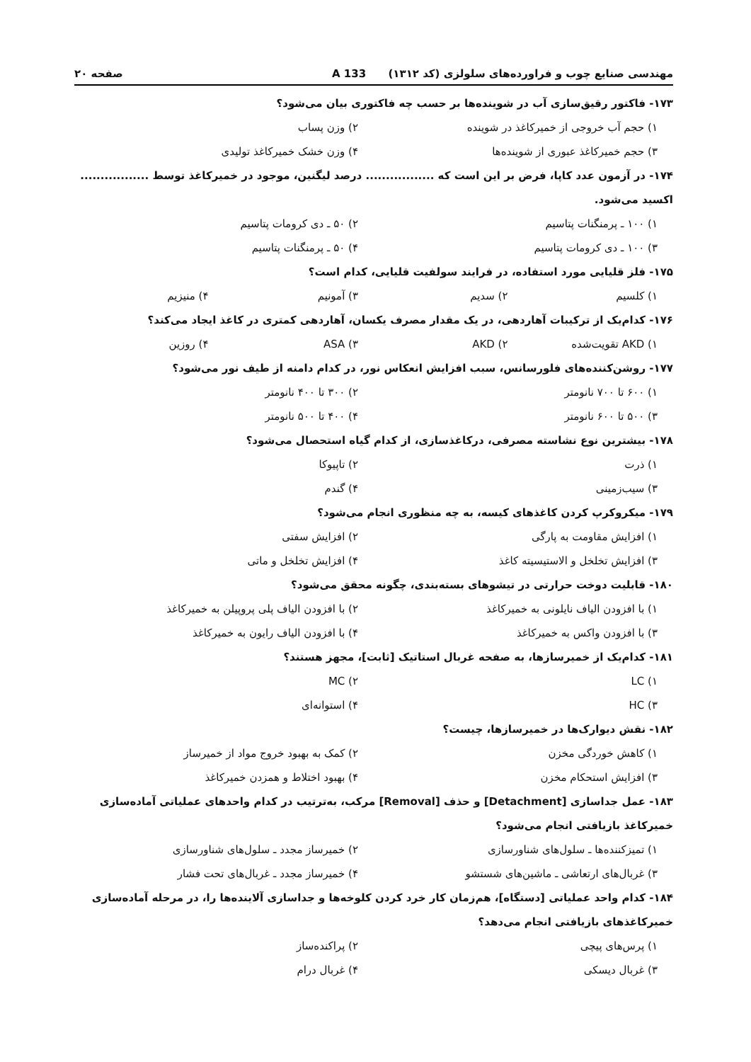مهندسی صنایع چوب و فراورده‌های سلولزی (کد ۱۳۱۲) 133 A صفحه ۲۰
۱۷۳- فاکتور رقیق‌سازی آب در شوینده‌ها بر حسب چه فاکتوری بیان می‌شود؟
۱) حجم آب خروجی از خمیرکاغذ در شوینده ۲) وزن پساب
۳) حجم خمیرکاغذ عبوری از شوینده‌ها ۴) وزن خشک خمیرکاغذ تولیدی
۱۷۴- در آزمون عدد کاپا، فرض بر این است که ................. درصد لیگنین، موجود در خمیرکاغذ توسط ................. اکسید می‌شود.
۱) ۱۰۰ ـ پرمنگنات پتاسیم ۲) ۵۰ ـ دی کرومات پتاسیم
۳) ۱۰۰ ـ دی کرومات پتاسیم ۴) ۵۰ ـ پرمنگنات پتاسیم
۱۷۵- فلز قلیایی مورد استفاده، در فرایند سولفیت قلیایی، کدام است؟
۱) کلسیم ۲) سدیم ۳) آمونیم ۴) منیزیم
۱۷۶- کدام‌یک از ترکیبات آهاردهی، در یک مقدار مصرف یکسان، آهاردهی کمتری در کاغذ ایجاد می‌کند؟
۱) AKD تقویت‌شده ۲) AKD ۳) ASA ۴) روزین
۱۷۷- روشن‌کننده‌های فلورسانس، سبب افزایش انعکاس نور، در کدام دامنه از طیف نور می‌شود؟
۱) ۶۰۰ تا ۷۰۰ نانومتر ۲) ۳۰۰ تا ۴۰۰ نانومتر
۳) ۵۰۰ تا ۶۰۰ نانومتر ۴) ۴۰۰ تا ۵۰۰ نانومتر
۱۷۸- بیشترین نوع نشاسته مصرفی، درکاغذسازی، از کدام گیاه استحصال می‌شود؟
۱) ذرت ۲) تاپیوکا
۳) سیب‌زمینی ۴) گندم
۱۷۹- میکروکرپ کردن کاغذهای کیسه، به چه منظوری انجام می‌شود؟
۱) افزایش مقاومت به پارگی ۲) افزایش سفتی
۳) افزایش تخلخل و الاستیسیته کاغذ ۴) افزایش تخلخل و ماتی
۱۸۰- قابلیت دوخت حرارتی در تیشوهای بسته‌بندی، چگونه محقق می‌شود؟
۱) با افزودن الیاف نایلونی به خمیرکاغذ ۲) با افزودن الیاف پلی پروپیلن به خمیرکاغذ
۳) با افزودن واکس به خمیرکاغذ ۴) با افزودن الیاف رایون به خمیرکاغذ
۱۸۱- کدام‌یک از خمیرسازها، به صفحه غربال استاتیک [ثابت]، مجهز هستند؟
۱) LC ۲) MC
۳) HC ۴) استوانه‌ای
۱۸۲- نقش دیوارک‌ها در خمیرسازها، چیست؟
۱) کاهش خوردگی مخزن ۲) کمک به بهبود خروج مواد از خمیرساز
۳) افزایش استحکام مخزن ۴) بهبود اختلاط و همزدن خمیرکاغذ
۱۸۳- عمل جداسازی [Detachment] و حذف [Removal] مرکب، به‌ترتیب در کدام واحدهای عملیاتی آماده‌سازی خمیرکاغذ بازیافتی انجام می‌شود؟
۱) تمیزکننده‌ها ـ سلول‌های شناورسازی ۲) خمیرساز مجدد ـ سلول‌های شناورسازی
۳) غربال‌های ارتعاشی ـ ماشین‌های شستشو ۴) خمیرساز مجدد ـ غربال‌های تحت فشار
۱۸۴- کدام واحد عملیاتی [دستگاه]، هم‌زمان کار خرد کردن کلوخه‌ها و جداسازی آلاینده‌ها را، در مرحله آماده‌سازی خمیرکاغذهای بازیافتی انجام می‌دهد؟
۱) پرس‌های پیچی ۲) پراکنده‌ساز
۳) غربال دیسکی ۴) غربال درام